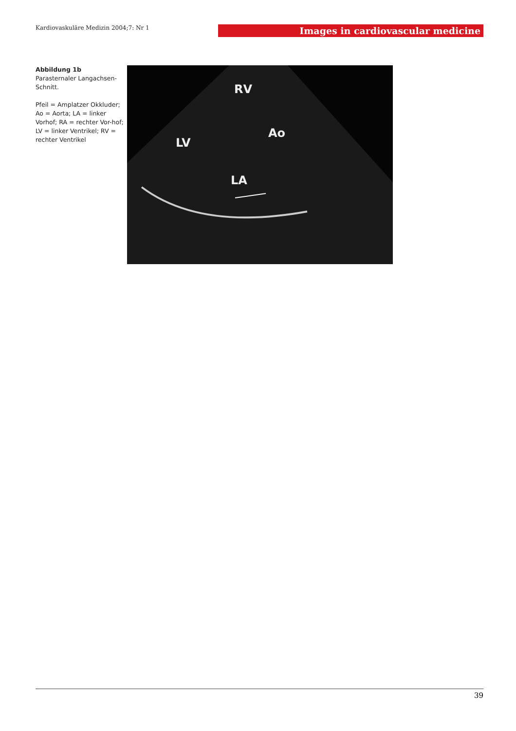Kardiovaskuläre Medizin 2004;7: Nr 1
Images in cardiovascular medicine
Abbildung 1b
Parasternaler Langachsen-Schnitt.
Pfeil = Amplatzer Okkluder; Ao = Aorta; LA = linker Vorhof; RA = rechter Vor-hof; LV = linker Ventrikel; RV = rechter Ventrikel
RV
Ao
LV
LA
39